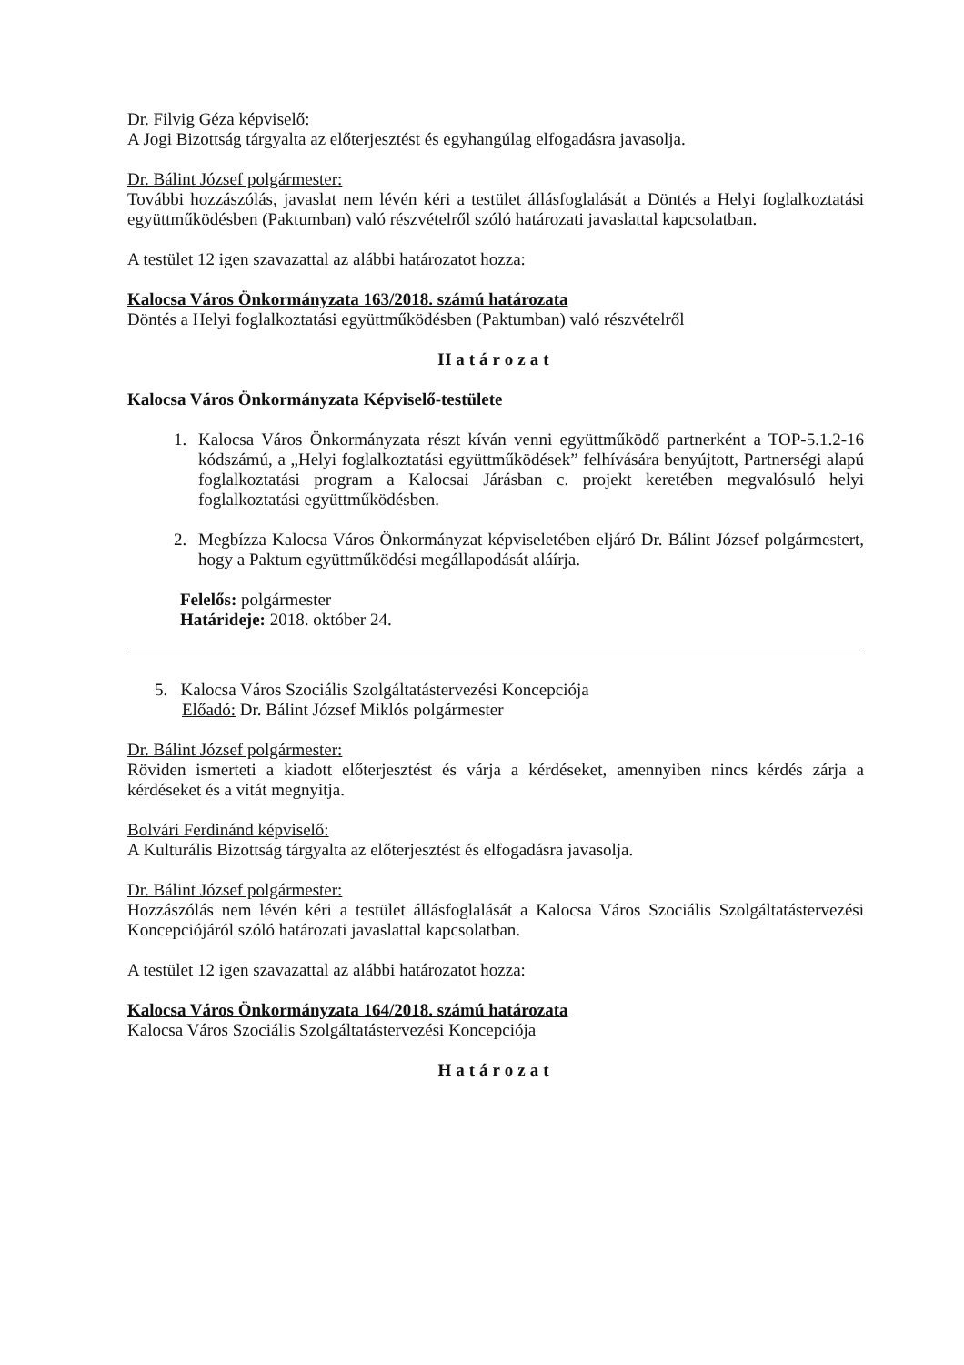Dr. Filvig Géza képviselő:
A Jogi Bizottság tárgyalta az előterjesztést és egyhangúlag elfogadásra javasolja.
Dr. Bálint József polgármester:
További hozzászólás, javaslat nem lévén kéri a testület állásfoglalását a Döntés a Helyi foglalkoztatási együttműködésben (Paktumban) való részvételről szóló határozati javaslattal kapcsolatban.
A testület 12 igen szavazattal az alábbi határozatot hozza:
Kalocsa Város Önkormányzata 163/2018. számú határozata
Döntés a Helyi foglalkoztatási együttműködésben (Paktumban) való részvételről
Határozat
Kalocsa Város Önkormányzata Képviselő-testülete
1. Kalocsa Város Önkormányzata részt kíván venni együttműködő partnerként a TOP-5.1.2-16 kódszámú, a „Helyi foglalkoztatási együttműködések” felhívására benyújtott, Partnerségi alapú foglalkoztatási program a Kalocsai Járásban c. projekt keretében megvalósuló helyi foglalkoztatási együttműködésben.
2. Megbízza Kalocsa Város Önkormányzat képviseletében eljáró Dr. Bálint József polgármestert, hogy a Paktum együttműködési megállapodását aláírja.
Felelős: polgármester
Határideje: 2018. október 24.
5. Kalocsa Város Szociális Szolgáltatástervezési Koncepciója
Előadó: Dr. Bálint József Miklós polgármester
Dr. Bálint József polgármester:
Röviden ismerteti a kiadott előterjesztést és várja a kérdéseket, amennyiben nincs kérdés zárja a kérdéseket és a vitát megnyitja.
Bolvári Ferdinánd képviselő:
A Kulturális Bizottság tárgyalta az előterjesztést és elfogadásra javasolja.
Dr. Bálint József polgármester:
Hozzászólás nem lévén kéri a testület állásfoglalását a Kalocsa Város Szociális Szolgáltatástervezési Koncepciójáról szóló határozati javaslattal kapcsolatban.
A testület 12 igen szavazattal az alábbi határozatot hozza:
Kalocsa Város Önkormányzata 164/2018. számú határozata
Kalocsa Város Szociális Szolgáltatástervezési Koncepciója
Határozat